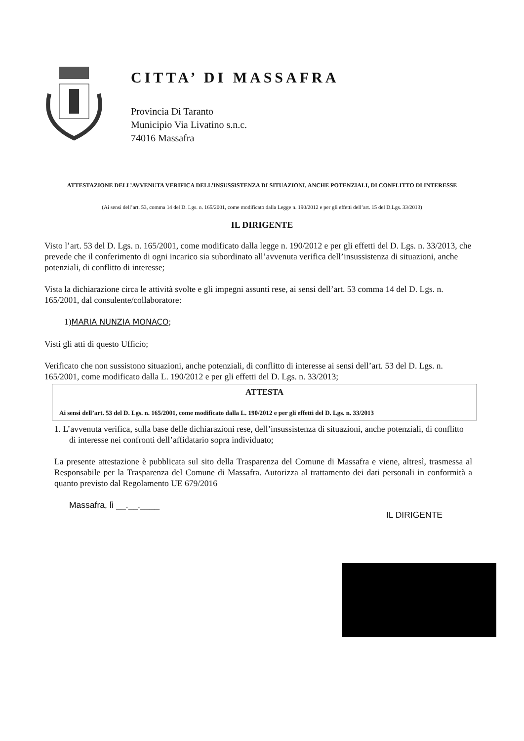CITTA’ DI MASSAFRA
Provincia Di Taranto
Municipio Via Livatino s.n.c.
74016 Massafra
ATTESTAZIONE DELL’AVVENUTA VERIFICA DELL’INSUSSISTENZA DI SITUAZIONI, ANCHE POTENZIALI, DI CONFLITTO DI INTERESSE
(Ai sensi dell’art. 53, comma 14 del D. Lgs. n. 165/2001, come modificato dalla Legge n. 190/2012 e per gli effetti dell’art. 15 del D.Lgs. 33/2013)
IL DIRIGENTE
Visto l’art. 53 del D. Lgs. n. 165/2001, come modificato dalla legge n. 190/2012 e per gli effetti del D. Lgs. n. 33/2013, che prevede che il conferimento di ogni incarico sia subordinato all’avvenuta verifica dell’insussistenza di situazioni, anche potenziali, di conflitto di interesse;
Vista la dichiarazione circa le attività svolte e gli impegni assunti rese, ai sensi dell’art. 53 comma 14 del D. Lgs. n. 165/2001, dal consulente/collaboratore:
1)MARIA NUNZIA MONACO;
Visti gli atti di questo Ufficio;
Verificato che non sussistono situazioni, anche potenziali, di conflitto di interesse ai sensi dell’art. 53 del D. Lgs. n. 165/2001, come modificato dalla L. 190/2012 e per gli effetti del D. Lgs. n. 33/2013;
ATTESTA
Ai sensi dell’art. 53 del D. Lgs. n. 165/2001, come modificato dalla L. 190/2012 e per gli effetti del D. Lgs. n. 33/2013
1. L’avvenuta verifica, sulla base delle dichiarazioni rese, dell’insussistenza di situazioni, anche potenziali, di conflitto di interesse nei confronti dell’affidatario sopra individuato;
La presente attestazione è pubblicata sul sito della Trasparenza del Comune di Massafra e viene, altresì, trasmessa al Responsabile per la Trasparenza del Comune di Massafra. Autorizza al trattamento dei dati personali in conformità a quanto previsto dal Regolamento UE 679/2016
Massafra, lì __.__.____ IL DIRIGENTE